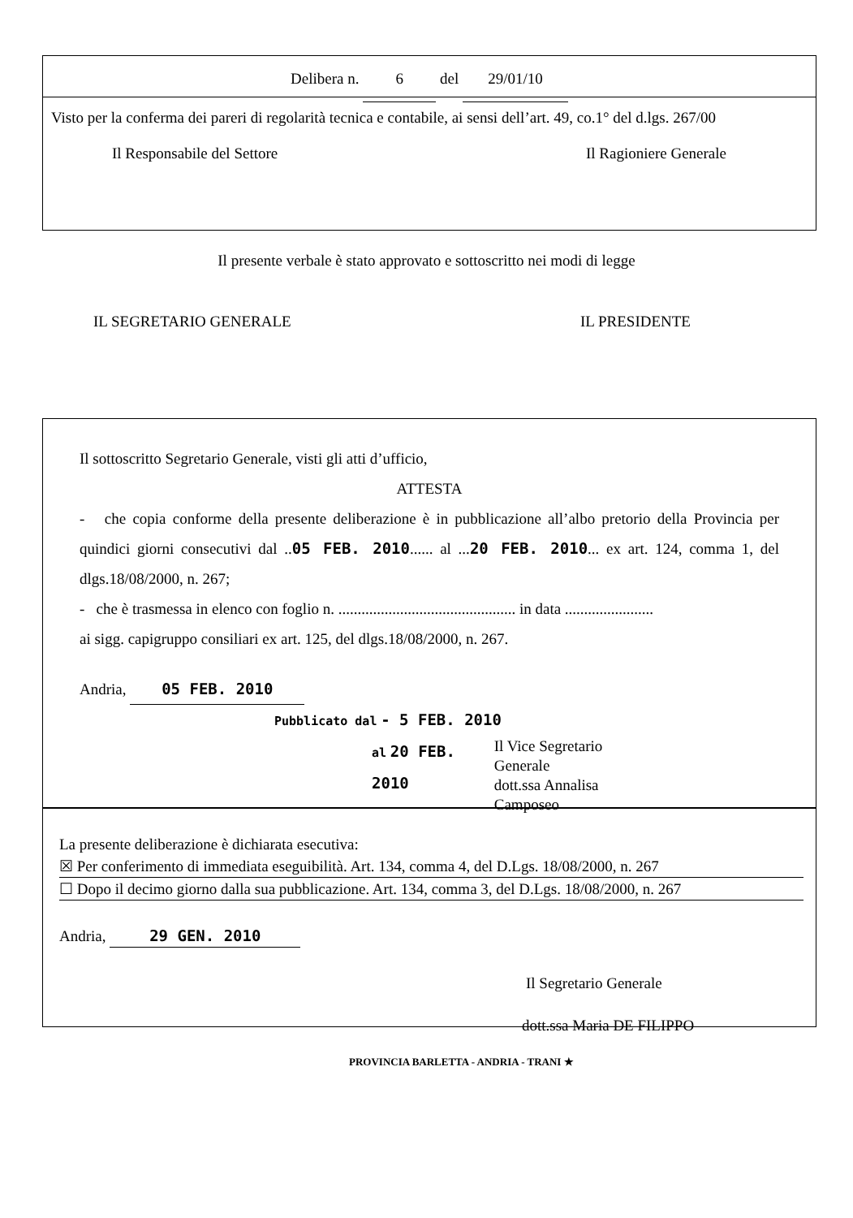Delibera n. 6 del 29/01/10
Visto per la conferma dei pareri di regolarità tecnica e contabile, ai sensi dell’art. 49, co.1° del d.lgs. 267/00
Il Responsabile del Settore Il Ragioniere Generale
Il presente verbale è stato approvato e sottoscritto nei modi di legge
IL SEGRETARIO GENERALE IL PRESIDENTE
Il sottoscritto Segretario Generale, visti gli atti d’ufficio,
ATTESTA
- che copia conforme della presente deliberazione è in pubblicazione all’albo pretorio della Provincia per quindici giorni consecutivi dal ..05 FEB. 2010...... al ...20 FEB. 2010... ex art. 124, comma 1, del dlgs.18/08/2000, n. 267;
- che è trasmessa in elenco con foglio n. .............................................. in data .......................
ai sigg. capigruppo consiliari ex art. 125, del dlgs.18/08/2000, n. 267.
Andria, 05 FEB. 2010
Pubblicato dal - 5 FEB. 2010
al 20 FEB. 2010 Il Vice Segretario Generale
dott.ssa Annalisa Camposeo
La presente deliberazione è dichiarata esecutiva:
☒ Per conferimento di immediata eseguibilità. Art. 134, comma 4, del D.Lgs. 18/08/2000, n. 267
☐ Dopo il decimo giorno dalla sua pubblicazione. Art. 134, comma 3, del D.Lgs. 18/08/2000, n. 267
Andria, 29 GEN. 2010
Il Segretario Generale
dott.ssa Maria DE FILIPPO
PROVINCIA BARLETTA - ANDRIA - TRANI ★